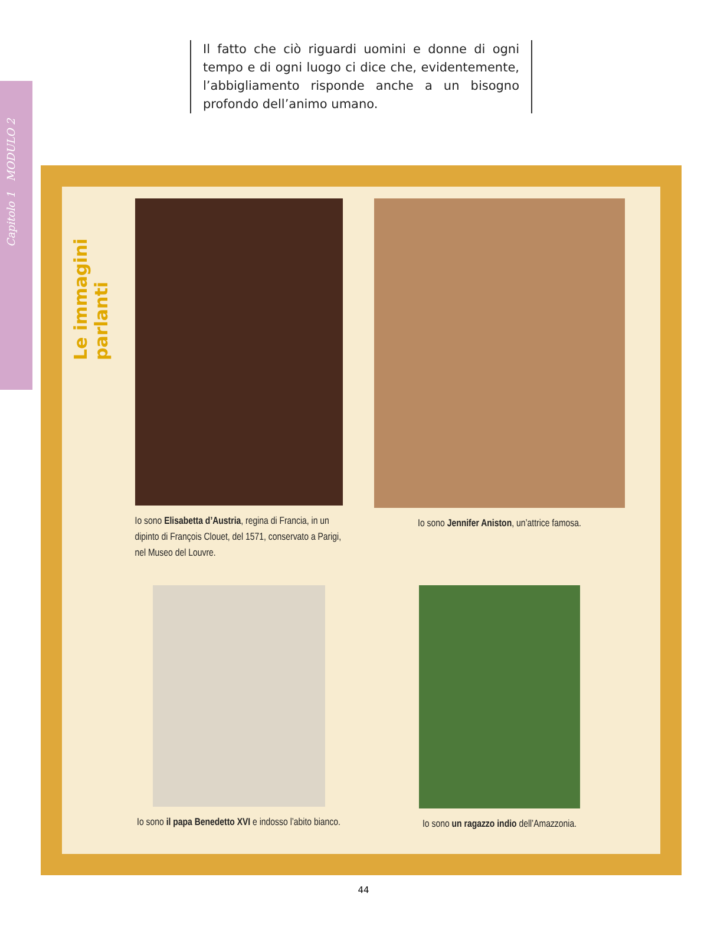Capitolo 1 MODULO 2
Il fatto che ciò riguardi uomini e donne di ogni tempo e di ogni luogo ci dice che, evidentemente, l’abbigliamento risponde anche a un bisogno profondo dell’animo umano.
Le immagini parlanti
Io sono Elisabetta d’Austria, regina di Francia, in un dipinto di François Clouet, del 1571, conservato a Parigi, nel Museo del Louvre.
Io sono Jennifer Aniston, un’attrice famosa.
Io sono il papa Benedetto XVI e indosso l’abito bianco.
Io sono un ragazzo indio dell’Amazzonia.
44